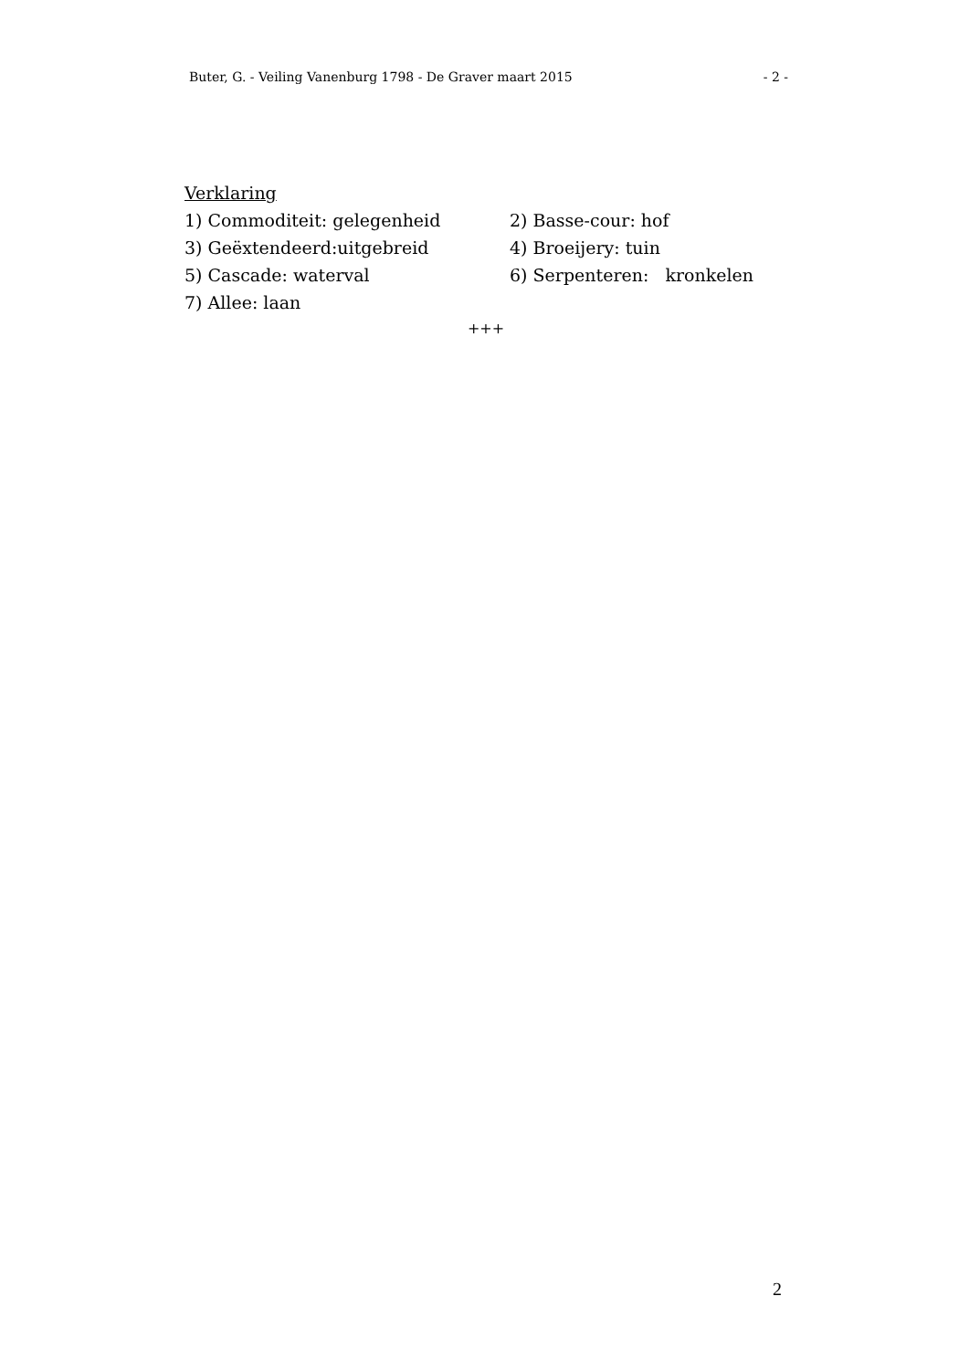Buter, G. - Veiling Vanenburg 1798 - De Graver maart 2015 - 2 -
Verklaring
1) Commoditeit: gelegenheid 2) Basse-cour: hof
3) Geëxtendeerd:uitgebreid 4) Broeijery: tuin
5) Cascade: waterval 6) Serpenteren: kronkelen
7) Allee: laan
+++
2